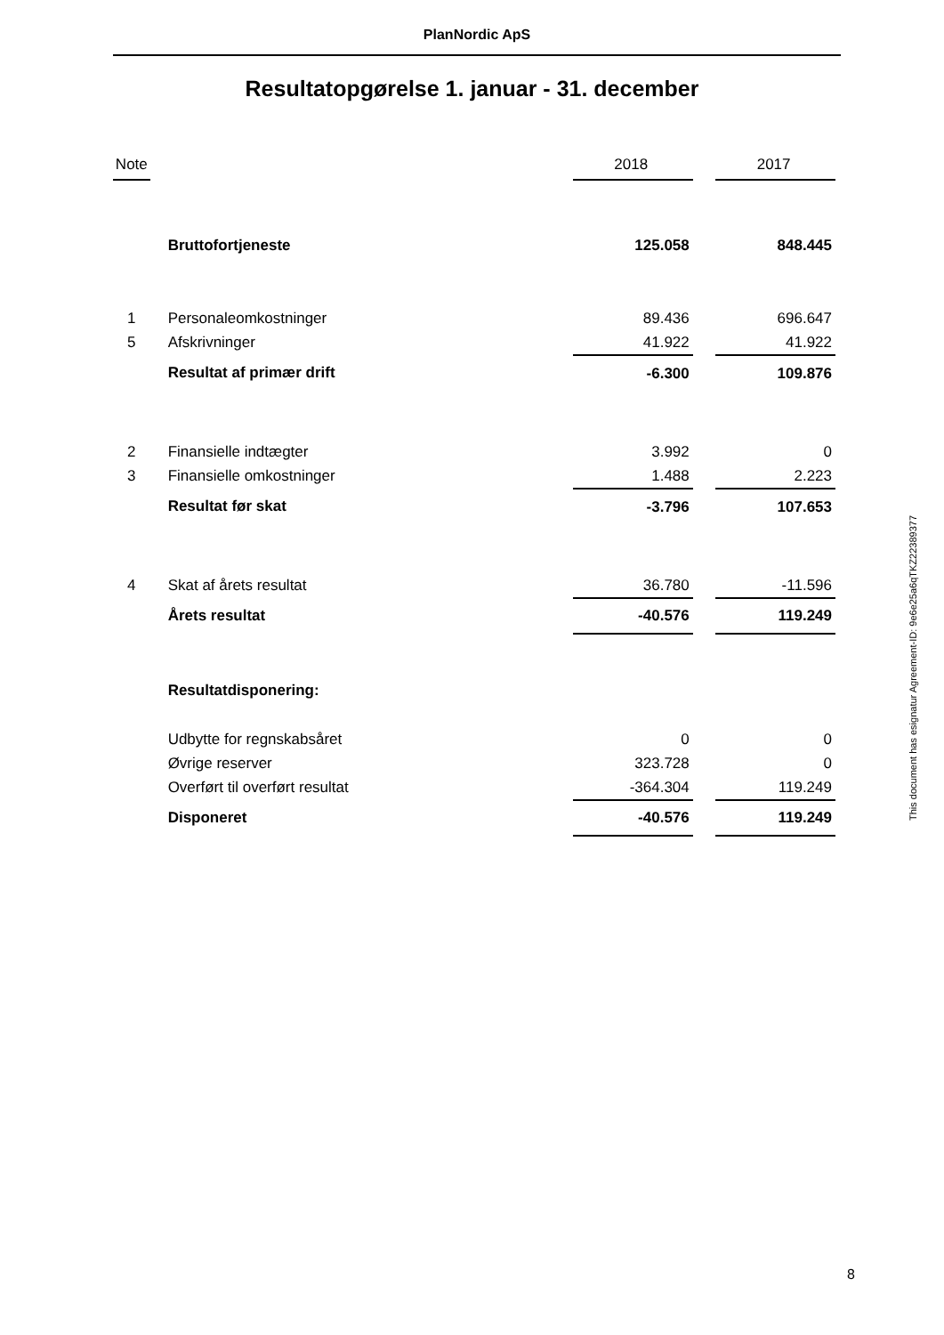PlanNordic ApS
Resultatopgørelse 1. januar - 31. december
| Note | | 2018 | | 2017 |
| | Bruttofortjeneste | 125.058 | | 848.445 |
| 1 | Personaleomkostninger | 89.436 | | 696.647 |
| 5 | Afskrivninger | 41.922 | | 41.922 |
| | Resultat af primær drift | -6.300 | | 109.876 |
| 2 | Finansielle indtægter | 3.992 | | 0 |
| 3 | Finansielle omkostninger | 1.488 | | 2.223 |
| | Resultat før skat | -3.796 | | 107.653 |
| 4 | Skat af årets resultat | 36.780 | | -11.596 |
| | Årets resultat | -40.576 | | 119.249 |
| | Resultatdisponering: | | | |
| | Udbytte for regnskabsåret | 0 | | 0 |
| | Øvrige reserver | 323.728 | | 0 |
| | Overført til overført resultat | -364.304 | | 119.249 |
| | Disponeret | -40.576 | | 119.249 |
This document has esignatur Agreement-ID: 9e6e25a6qTKZ22389377
8